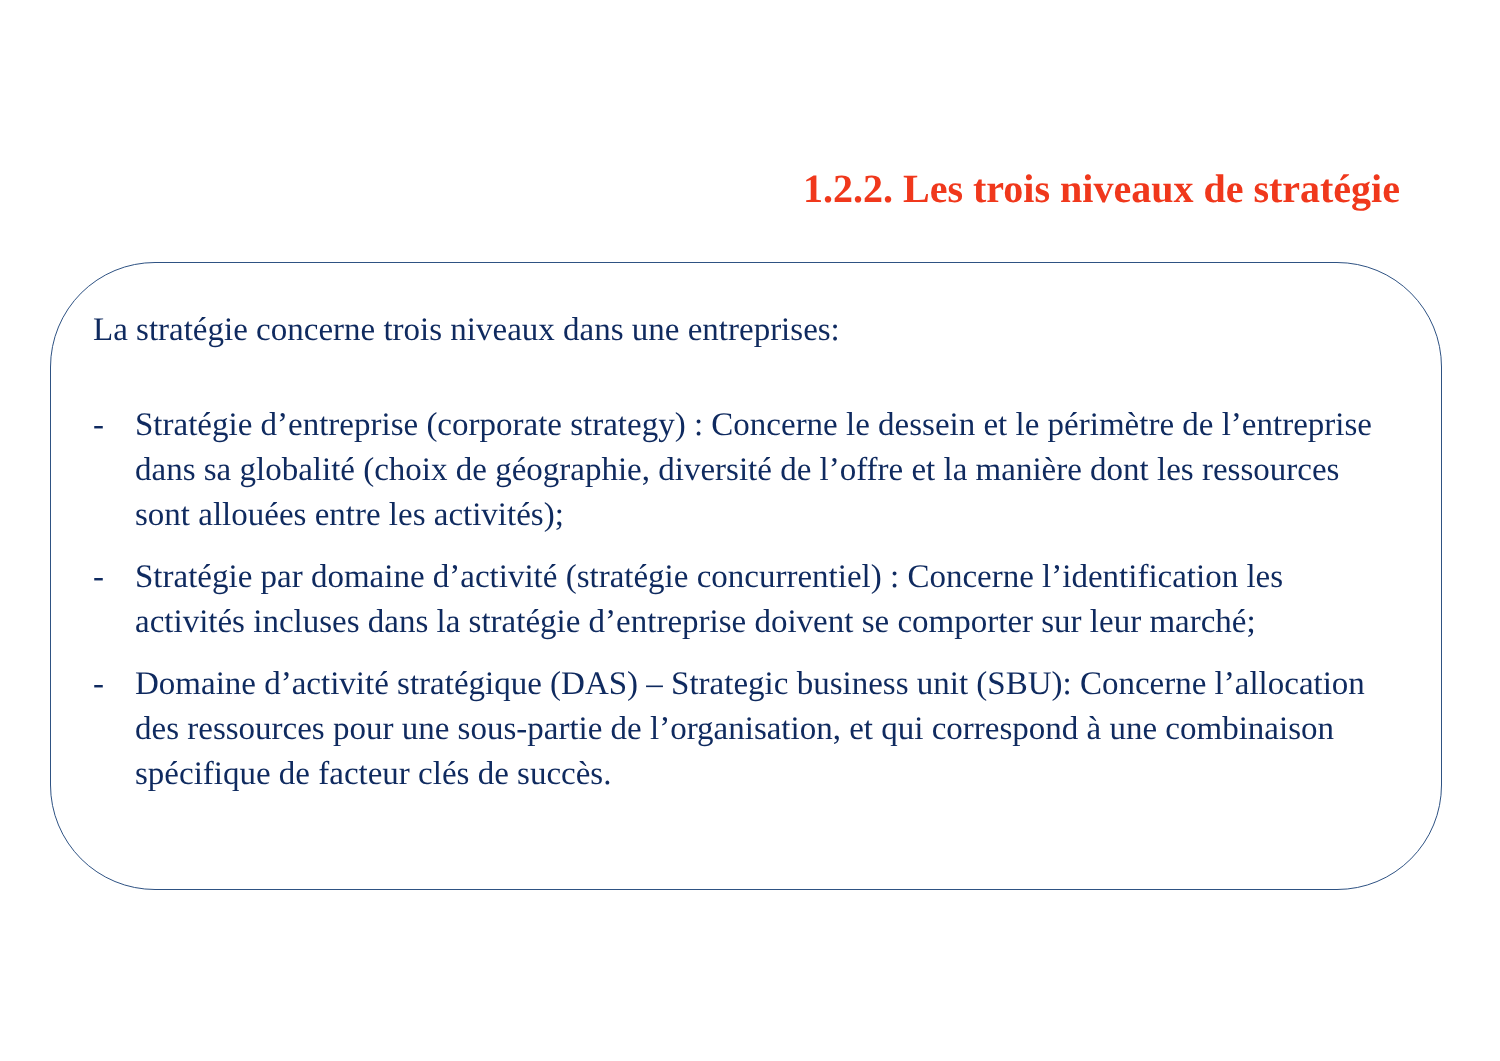1.2.2. Les trois niveaux de stratégie
La stratégie concerne trois niveaux dans une entreprises:
- Stratégie d’entreprise (corporate strategy) : Concerne le dessein et le périmètre de l’entreprise dans sa globalité (choix de géographie, diversité de l’offre et la manière dont les ressources sont allouées entre les activités);
- Stratégie par domaine d’activité (stratégie concurrentiel) : Concerne l’identification les activités incluses dans la stratégie d’entreprise doivent se comporter sur leur marché;
- Domaine d’activité stratégique (DAS) – Strategic business unit (SBU): Concerne l’allocation des ressources pour une sous-partie de l’organisation, et qui correspond à une combinaison spécifique de facteur clés de succès.